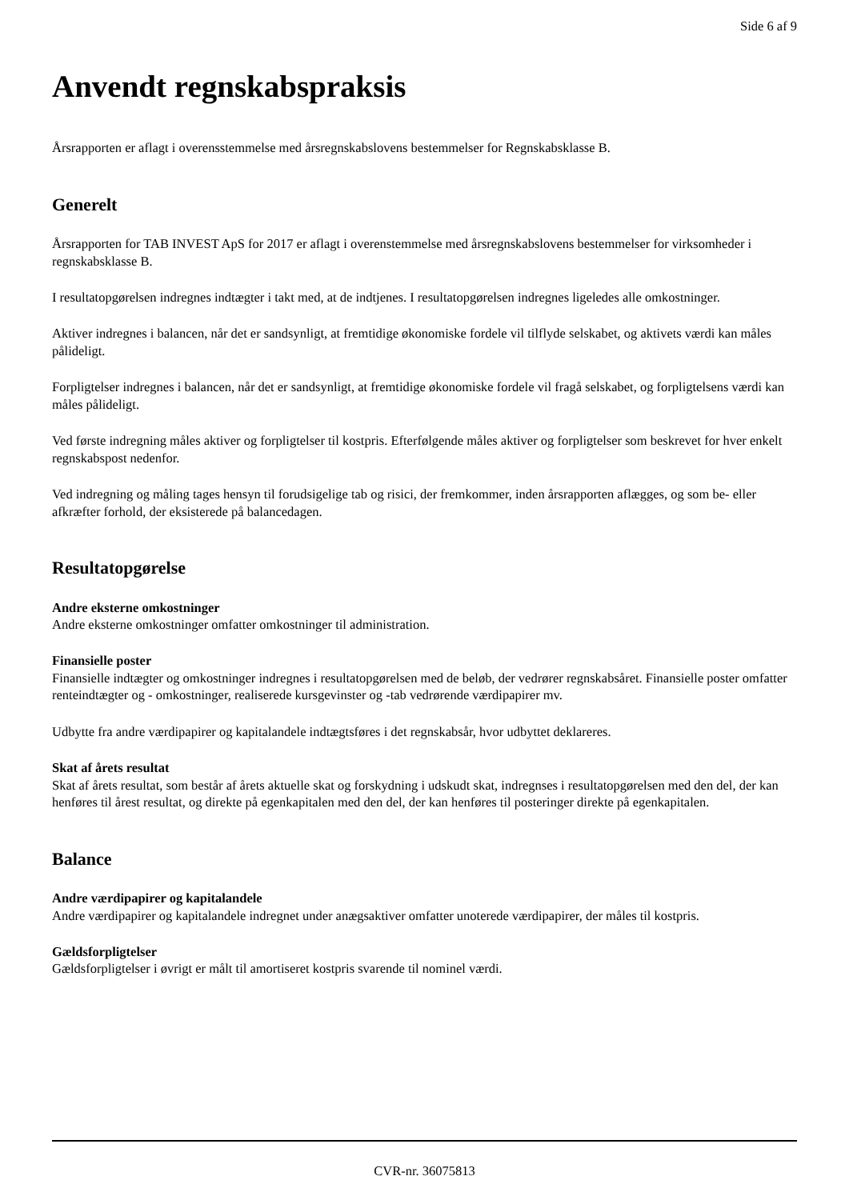Side 6 af 9
Anvendt regnskabspraksis
Årsrapporten er aflagt i overensstemmelse med årsregnskabslovens bestemmelser for Regnskabsklasse B.
Generelt
Årsrapporten for TAB INVEST ApS for 2017 er aflagt i overenstemmelse med årsregnskabslovens bestemmelser for virksomheder i regnskabsklasse B.
I resultatopgørelsen indregnes indtægter i takt med, at de indtjenes. I resultatopgørelsen indregnes ligeledes alle omkostninger.
Aktiver indregnes i balancen, når det er sandsynligt, at fremtidige økonomiske fordele vil tilflyde selskabet, og aktivets værdi kan måles pålideligt.
Forpligtelser indregnes i balancen, når det er sandsynligt, at fremtidige økonomiske fordele vil fragå selskabet, og forpligtelsens værdi kan måles pålideligt.
Ved første indregning måles aktiver og forpligtelser til kostpris. Efterfølgende måles aktiver og forpligtelser som beskrevet for hver enkelt regnskabspost nedenfor.
Ved indregning og måling tages hensyn til forudsigelige tab og risici, der fremkommer, inden årsrapporten aflægges, og som be- eller afkræfter forhold, der eksisterede på balancedagen.
Resultatopgørelse
Andre eksterne omkostninger
Andre eksterne omkostninger omfatter omkostninger til administration.
Finansielle poster
Finansielle indtægter og omkostninger indregnes i resultatopgørelsen med de beløb, der vedrører regnskabsåret. Finansielle poster omfatter renteindtægter og - omkostninger, realiserede kursgevinster og -tab vedrørende værdipapirer mv.
Udbytte fra andre værdipapirer og kapitalandele indtægtsføres i det regnskabsår, hvor udbyttet deklareres.
Skat af årets resultat
Skat af årets resultat, som består af årets aktuelle skat og forskydning i udskudt skat, indregnses i resultatopgørelsen med den del, der kan henføres til årest resultat, og direkte på egenkapitalen med den del, der kan henføres til posteringer direkte på egenkapitalen.
Balance
Andre værdipapirer og kapitalandele
Andre værdipapirer og kapitalandele indregnet under anægsaktiver omfatter unoterede værdipapirer, der måles til kostpris.
Gældsforpligtelser
Gældsforpligtelser i øvrigt er målt til amortiseret kostpris svarende til nominel værdi.
CVR-nr. 36075813